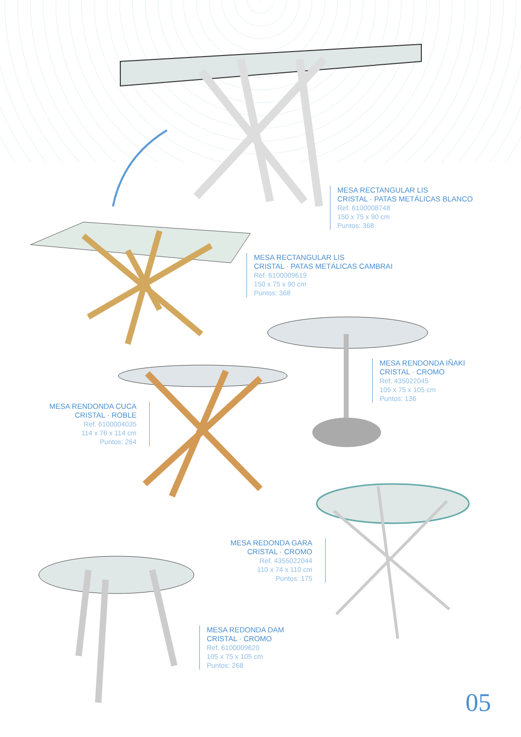MESA RECTANGULAR LIS
CRISTAL · PATAS METÁLICAS BLANCO
Ref. 6100008748
150 x 75 x 90 cm
Puntos: 368
MESA RECTANGULAR LIS
CRISTAL · PATAS METÁLICAS CAMBRAI
Ref. 6100009619
150 x 75 x 90 cm
Puntos: 368
MESA RENDONDA IÑAKI
CRISTAL · CROMO
Ref. 435022045
105 x 75 x 105 cm
Puntos: 136
MESA RENDONDA CUCA
CRISTAL · ROBLE
Ref. 6100004035
114 x 76 x 114 cm
Puntos: 264
MESA REDONDA GARA
CRISTAL · CROMO
Ref. 4355022044
110 x 74 x 110 cm
Puntos: 175
MESA REDONDA DAM
CRISTAL · CROMO
Ref. 6100009620
105 x 75 x 105 cm
Puntos: 268
05